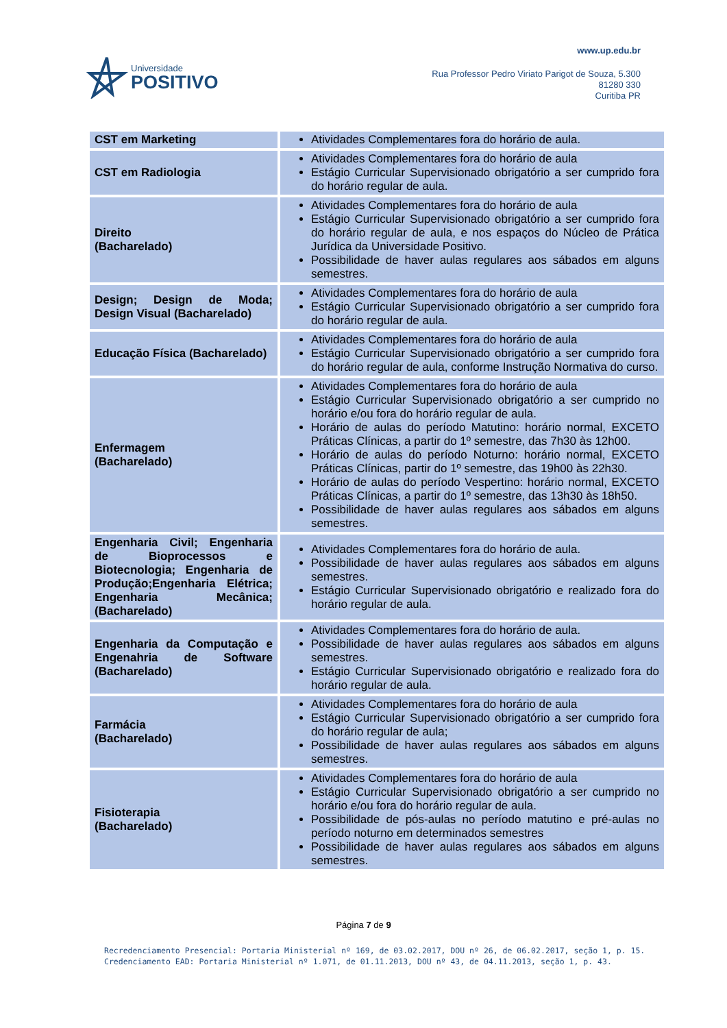Universidade
POSITIVO
www.up.edu.br
Rua Professor Pedro Viriato Parigot de Souza, 5.300
81280 330
Curitiba PR
| CST em Marketing | Atividades Complementares fora do horário de aula. |
| CST em Radiologia | Atividades Complementares fora do horário de aula Estágio Curricular Supervisionado obrigatório a ser cumprido fora do horário regular de aula. |
| Direito (Bacharelado) | Atividades Complementares fora do horário de aula Estágio Curricular Supervisionado obrigatório a ser cumprido fora do horário regular de aula, e nos espaços do Núcleo de Prática Jurídica da Universidade Positivo. Possibilidade de haver aulas regulares aos sábados em alguns semestres. |
| Design; Design de Moda; Design Visual (Bacharelado) | Atividades Complementares fora do horário de aula Estágio Curricular Supervisionado obrigatório a ser cumprido fora do horário regular de aula. |
| Educação Física (Bacharelado) | Atividades Complementares fora do horário de aula Estágio Curricular Supervisionado obrigatório a ser cumprido fora do horário regular de aula, conforme Instrução Normativa do curso. |
| Enfermagem (Bacharelado) | Atividades Complementares fora do horário de aula Estágio Curricular Supervisionado obrigatório a ser cumprido no horário e/ou fora do horário regular de aula. Horário de aulas do período Matutino: horário normal, EXCETO Práticas Clínicas, a partir do 1º semestre, das 7h30 às 12h00. Horário de aulas do período Noturno: horário normal, EXCETO Práticas Clínicas, partir do 1º semestre, das 19h00 às 22h30. Horário de aulas do período Vespertino: horário normal, EXCETO Práticas Clínicas, a partir do 1º semestre, das 13h30 às 18h50. Possibilidade de haver aulas regulares aos sábados em alguns semestres. |
| Engenharia Civil; Engenharia de Bioprocessos e Biotecnologia; Engenharia de Produção;Engenharia Elétrica; Engenharia Mecânica; (Bacharelado) | Atividades Complementares fora do horário de aula. Possibilidade de haver aulas regulares aos sábados em alguns semestres. Estágio Curricular Supervisionado obrigatório e realizado fora do horário regular de aula. |
| Engenharia da Computação e Engenahria de Software (Bacharelado) | Atividades Complementares fora do horário de aula. Possibilidade de haver aulas regulares aos sábados em alguns semestres. Estágio Curricular Supervisionado obrigatório e realizado fora do horário regular de aula. |
| Farmácia (Bacharelado) | Atividades Complementares fora do horário de aula Estágio Curricular Supervisionado obrigatório a ser cumprido fora do horário regular de aula; Possibilidade de haver aulas regulares aos sábados em alguns semestres. |
| Fisioterapia (Bacharelado) | Atividades Complementares fora do horário de aula Estágio Curricular Supervisionado obrigatório a ser cumprido no horário e/ou fora do horário regular de aula. Possibilidade de pós-aulas no período matutino e pré-aulas no período noturno em determinados semestres Possibilidade de haver aulas regulares aos sábados em alguns semestres. |
Página 7 de 9
Recredenciamento Presencial: Portaria Ministerial nº 169, de 03.02.2017, DOU nº 26, de 06.02.2017, seção 1, p. 15.
Credenciamento EAD: Portaria Ministerial nº 1.071, de 01.11.2013, DOU nº 43, de 04.11.2013, seção 1, p. 43.